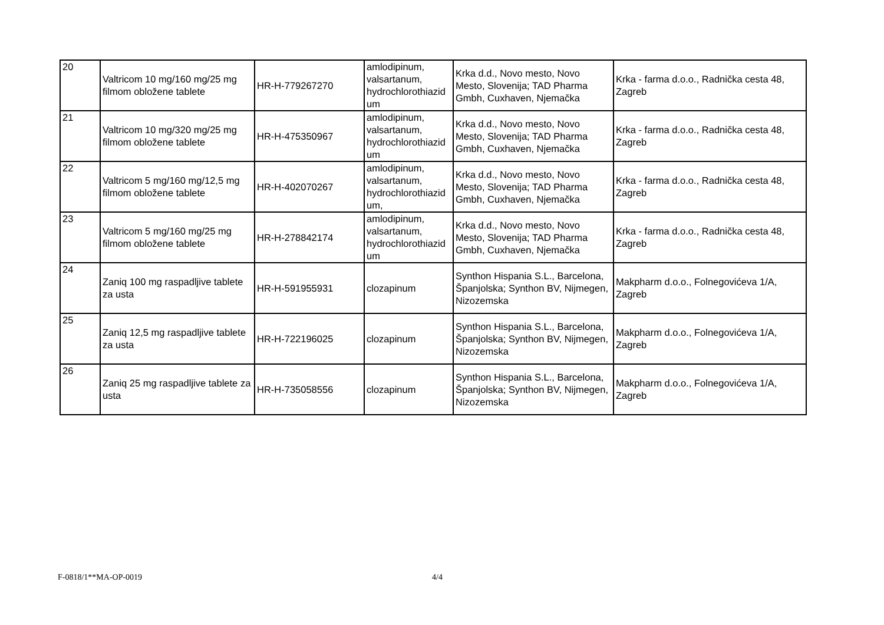| 20 | Valtricom 10 mg/160 mg/25 mg filmom obložene tablete | HR-H-779267270 | amlodipinum, valsartanum, hydrochlorothiazid um | Krka d.d., Novo mesto, Novo Mesto, Slovenija; TAD Pharma Gmbh, Cuxhaven, Njemačka | Krka - farma d.o.o., Radnička cesta 48, Zagreb |
| 21 | Valtricom 10 mg/320 mg/25 mg filmom obložene tablete | HR-H-475350967 | amlodipinum, valsartanum, hydrochlorothiazid um | Krka d.d., Novo mesto, Novo Mesto, Slovenija; TAD Pharma Gmbh, Cuxhaven, Njemačka | Krka - farma d.o.o., Radnička cesta 48, Zagreb |
| 22 | Valtricom 5 mg/160 mg/12,5 mg filmom obložene tablete | HR-H-402070267 | amlodipinum, valsartanum, hydrochlorothiazid um, | Krka d.d., Novo mesto, Novo Mesto, Slovenija; TAD Pharma Gmbh, Cuxhaven, Njemačka | Krka - farma d.o.o., Radnička cesta 48, Zagreb |
| 23 | Valtricom 5 mg/160 mg/25 mg filmom obložene tablete | HR-H-278842174 | amlodipinum, valsartanum, hydrochlorothiazid um | Krka d.d., Novo mesto, Novo Mesto, Slovenija; TAD Pharma Gmbh, Cuxhaven, Njemačka | Krka - farma d.o.o., Radnička cesta 48, Zagreb |
| 24 | Zaniq 100 mg raspadljive tablete za usta | HR-H-591955931 | clozapinum | Synthon Hispania S.L., Barcelona, Španjolska; Synthon BV, Nijmegen, Nizozemska | Makpharm d.o.o., Folnegovićeva 1/A, Zagreb |
| 25 | Zaniq 12,5 mg raspadljive tablete za usta | HR-H-722196025 | clozapinum | Synthon Hispania S.L., Barcelona, Španjolska; Synthon BV, Nijmegen, Nizozemska | Makpharm d.o.o., Folnegovićeva 1/A, Zagreb |
| 26 | Zaniq 25 mg raspadljive tablete za usta | HR-H-735058556 | clozapinum | Synthon Hispania S.L., Barcelona, Španjolska; Synthon BV, Nijmegen, Nizozemska | Makpharm d.o.o., Folnegovićeva 1/A, Zagreb |
F-0818/1**MA-OP-0019 4/4